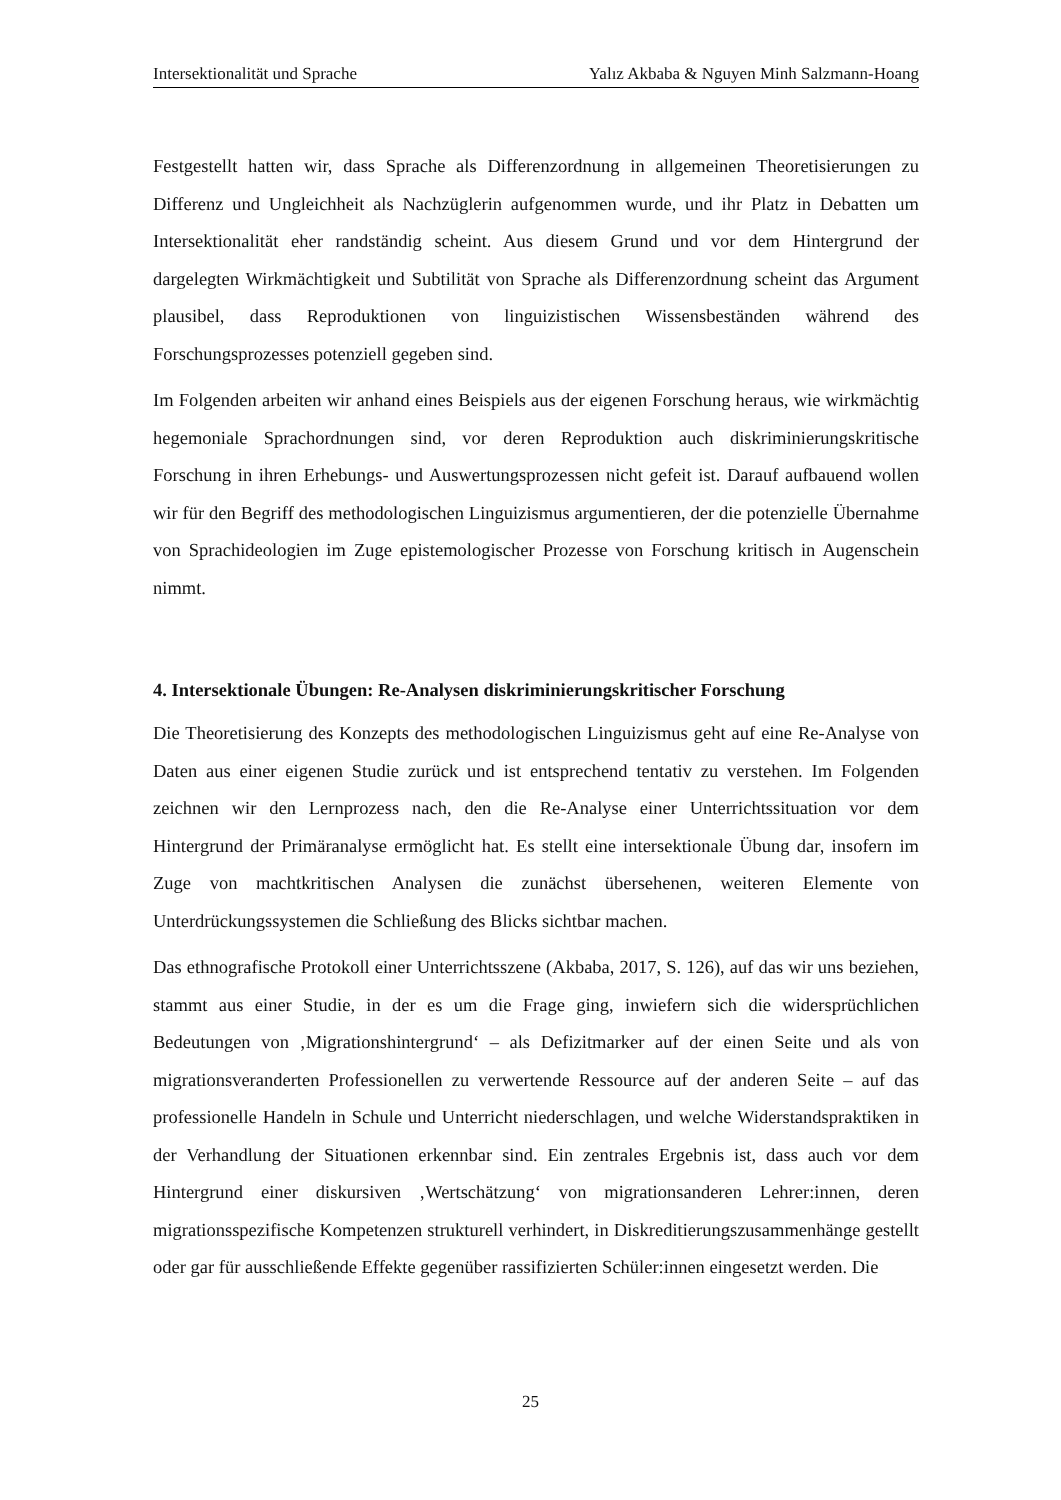Intersektionalität und Sprache Yalız Akbaba & Nguyen Minh Salzmann-Hoang
Festgestellt hatten wir, dass Sprache als Differenzordnung in allgemeinen Theoretisierungen zu Differenz und Ungleichheit als Nachzüglerin aufgenommen wurde, und ihr Platz in Debatten um Intersektionalität eher randständig scheint. Aus diesem Grund und vor dem Hintergrund der dargelegten Wirkmächtigkeit und Subtilität von Sprache als Differenzordnung scheint das Argument plausibel, dass Reproduktionen von linguizistischen Wissensbeständen während des Forschungsprozesses potenziell gegeben sind.
Im Folgenden arbeiten wir anhand eines Beispiels aus der eigenen Forschung heraus, wie wirkmächtig hegemoniale Sprachordnungen sind, vor deren Reproduktion auch diskriminierungskritische Forschung in ihren Erhebungs- und Auswertungsprozessen nicht gefeit ist. Darauf aufbauend wollen wir für den Begriff des methodologischen Linguizismus argumentieren, der die potenzielle Übernahme von Sprachideologien im Zuge epistemologischer Prozesse von Forschung kritisch in Augenschein nimmt.
4. Intersektionale Übungen: Re-Analysen diskriminierungskritischer Forschung
Die Theoretisierung des Konzepts des methodologischen Linguizismus geht auf eine Re-Analyse von Daten aus einer eigenen Studie zurück und ist entsprechend tentativ zu verstehen. Im Folgenden zeichnen wir den Lernprozess nach, den die Re-Analyse einer Unterrichtssituation vor dem Hintergrund der Primäranalyse ermöglicht hat. Es stellt eine intersektionale Übung dar, insofern im Zuge von machtkritischen Analysen die zunächst übersehenen, weiteren Elemente von Unterdrückungssystemen die Schließung des Blicks sichtbar machen.
Das ethnografische Protokoll einer Unterrichtsszene (Akbaba, 2017, S. 126), auf das wir uns beziehen, stammt aus einer Studie, in der es um die Frage ging, inwiefern sich die widersprüchlichen Bedeutungen von ‚Migrationshintergrund‘ – als Defizitmarker auf der einen Seite und als von migrationsveranderten Professionellen zu verwertende Ressource auf der anderen Seite – auf das professionelle Handeln in Schule und Unterricht niederschlagen, und welche Widerstandspraktiken in der Verhandlung der Situationen erkennbar sind. Ein zentrales Ergebnis ist, dass auch vor dem Hintergrund einer diskursiven ‚Wertschätzung‘ von migrationsanderen Lehrer:innen, deren migrationsspezifische Kompetenzen strukturell verhindert, in Diskreditierungszusammenhänge gestellt oder gar für ausschließende Effekte gegenüber rassifizierten Schüler:innen eingesetzt werden. Die
25